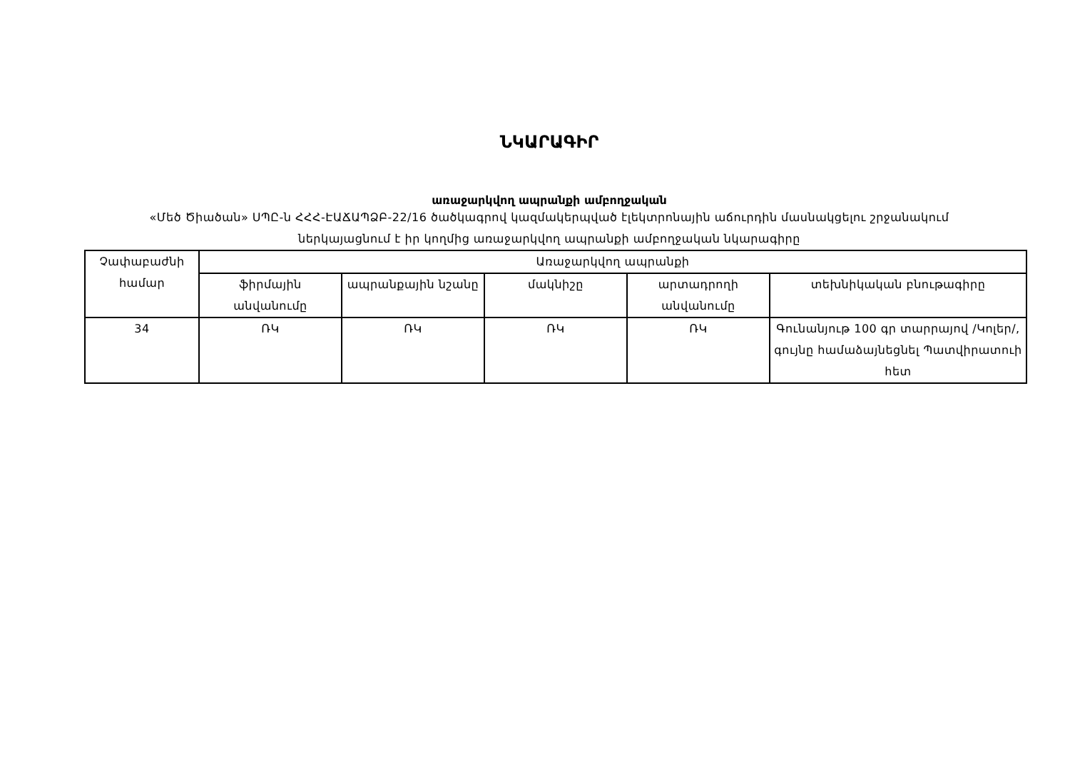ՆԿԱՐԱԳԻՐ
առաջարկվող ապրանքի ամբողջական
«Մեծ Ծիածան» ՍՊԸ-ն ՀՀՀ-ԷԱՃԱՊՁԲ-22/16 ծածկագրով կազմակերպված էլեկտրոնային աճուրդին մասնակցելու շրջանակում
ներկայացնում է իր կողմից առաջարկվող ապրանքի ամբողջական նկարագիրը
| Չափաբաժնի համար | Առաջարկվող ապրանքի | | | | |
| | ֆիրմային անվանումը | ապրանքային նշանը | մակնիշը | արտադրողի անվանումը | տեխնիկական բնութագիրը |
| 34 | ՌԿ | ՌԿ | ՌԿ | ՌԿ | Գունանյութ 100 գր տարրայով /Կոլեր/, գույնը համաձայնեցնել Պատվիրատուի հետ |